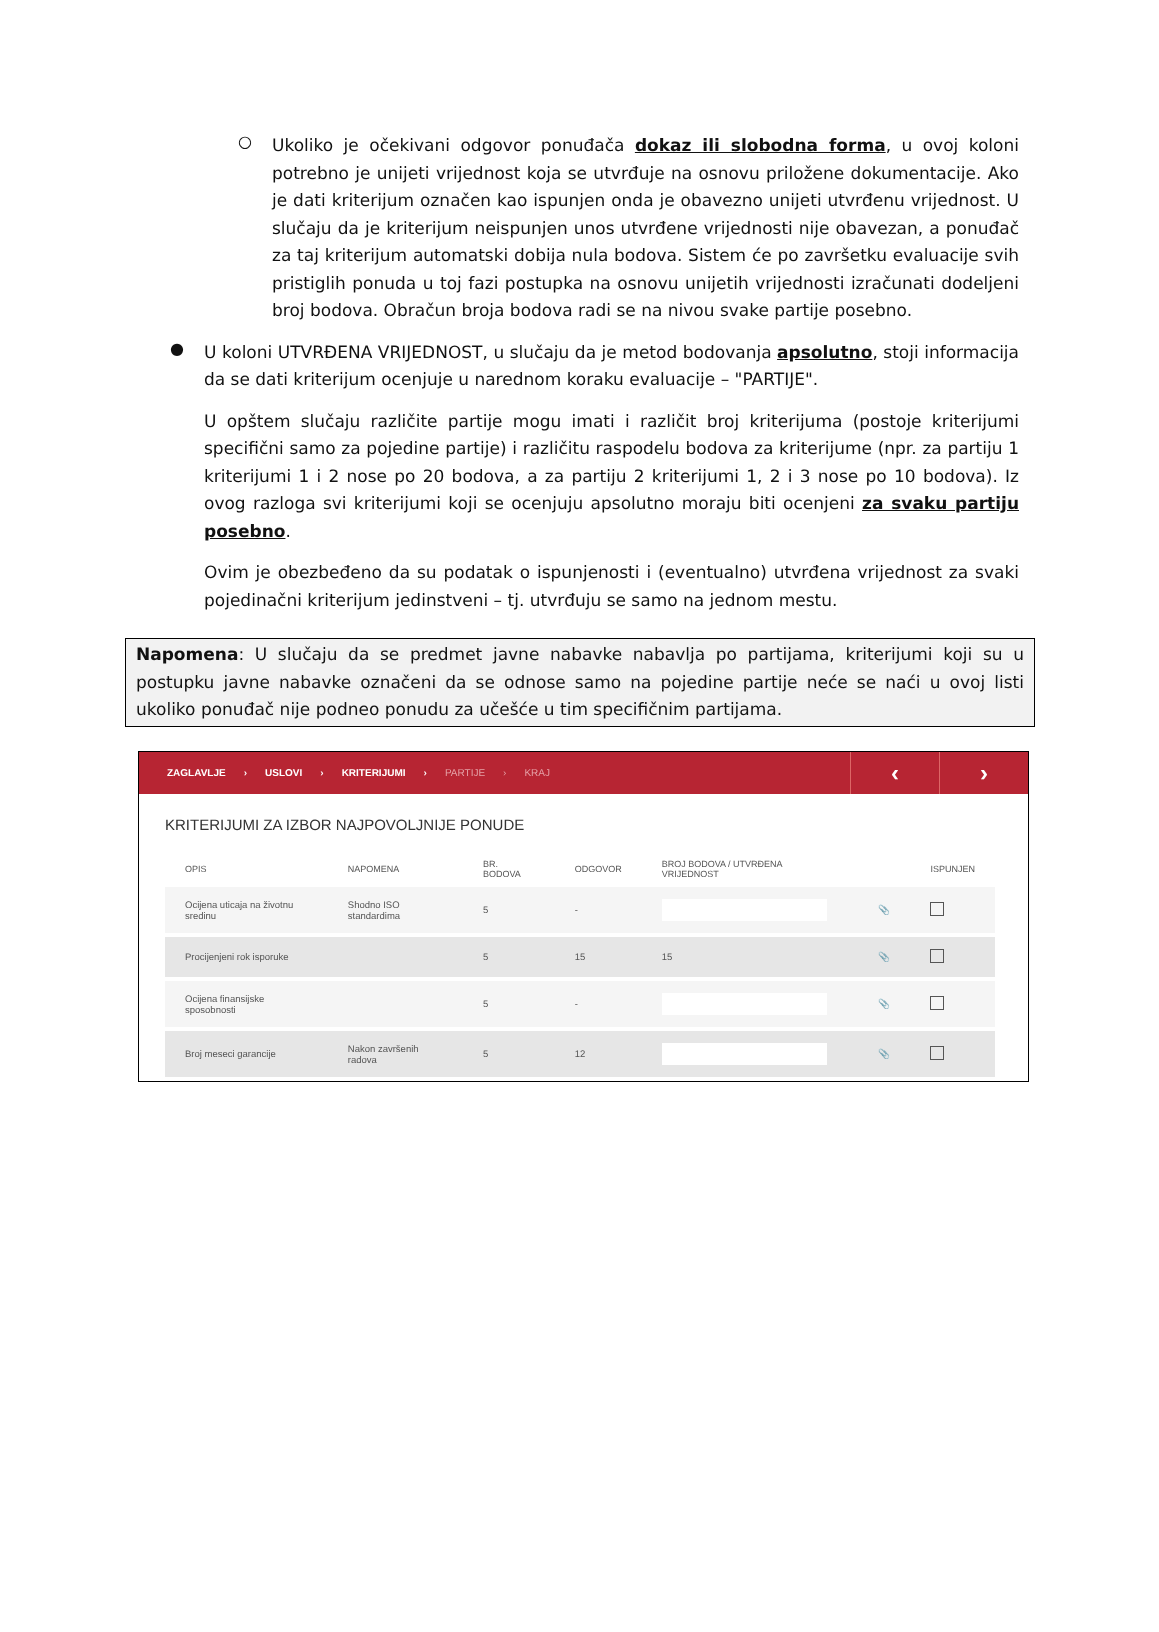○
Ukoliko je očekivani odgovor ponuđača dokaz ili slobodna forma, u ovoj koloni potrebno je unijeti vrijednost koja se utvrđuje na osnovu priložene dokumentacije. Ako je dati kriterijum označen kao ispunjen onda je obavezno unijeti utvrđenu vrijednost. U slučaju da je kriterijum neispunjen unos utvrđene vrijednosti nije obavezan, a ponuđač za taj kriterijum automatski dobija nula bodova. Sistem će po završetku evaluacije svih pristiglih ponuda u toj fazi postupka na osnovu unijetih vrijednosti izračunati dodeljeni broj bodova. Obračun broja bodova radi se na nivou svake partije posebno.
●
U koloni UTVRĐENA VRIJEDNOST, u slučaju da je metod bodovanja apsolutno, stoji informacija da se dati kriterijum ocenjuje u narednom koraku evaluacije – "PARTIJE".
U opštem slučaju različite partije mogu imati i različit broj kriterijuma (postoje kriterijumi specifični samo za pojedine partije) i različitu raspodelu bodova za kriterijume (npr. za partiju 1 kriterijumi 1 i 2 nose po 20 bodova, a za partiju 2 kriterijumi 1, 2 i 3 nose po 10 bodova). Iz ovog razloga svi kriterijumi koji se ocenjuju apsolutno moraju biti ocenjeni za svaku partiju posebno.
Ovim je obezbeđeno da su podatak o ispunjenosti i (eventualno) utvrđena vrijednost za svaki pojedinačni kriterijum jedinstveni – tj. utvrđuju se samo na jednom mestu.
Napomena: U slučaju da se predmet javne nabavke nabavlja po partijama, kriterijumi koji su u postupku javne nabavke označeni da se odnose samo na pojedine partije neće se naći u ovoj listi ukoliko ponuđač nije podneo ponudu za učešće u tim specifičnim partijama.
ZAGLAVLJE › USLOVI › KRITERIJUMI › PARTIJE › KRAJ
‹ ›
KRITERIJUMI ZA IZBOR NAJPOVOLJNIJE PONUDE
| OPIS | NAPOMENA | BR. BODOVA | ODGOVOR | BROJ BODOVA / UTVRĐENA VRIJEDNOST | | ISPUNJEN |
| --- | --- | --- | --- | --- | --- | --- |
| Ocijena uticaja na životnu sredinu | Shodno ISO standardima | 5 | - | | 📎 | |
| Procijenjeni rok isporuke | | 5 | 15 | 15 | 📎 | |
| Ocijena finansijske sposobnosti | | 5 | - | | 📎 | |
| Broj meseci garancije | Nakon završenih radova | 5 | 12 | | 📎 | |